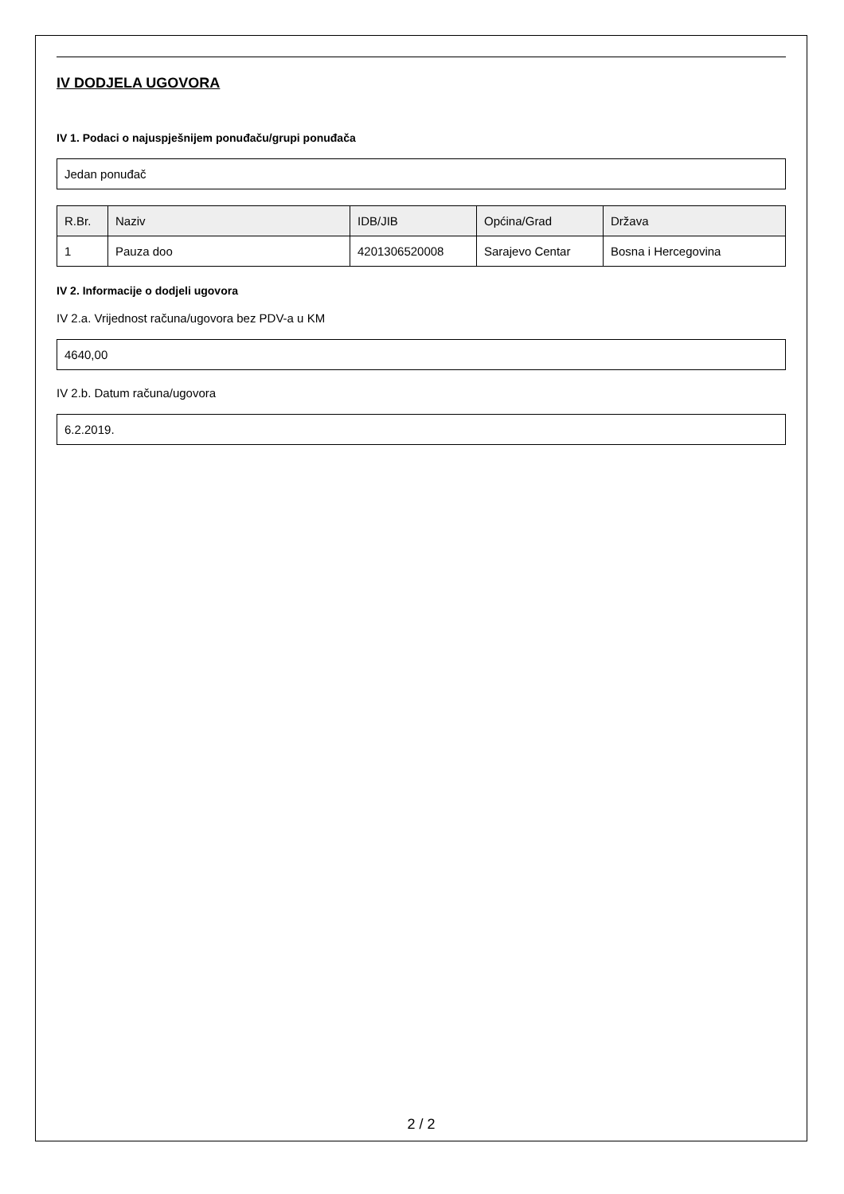IV DODJELA UGOVORA
IV 1. Podaci o najuspješnijem ponuđaču/grupi ponuđača
Jedan ponuđač
| R.Br. | Naziv | IDB/JIB | Općina/Grad | Država |
| --- | --- | --- | --- | --- |
| 1 | Pauza doo | 4201306520008 | Sarajevo Centar | Bosna i Hercegovina |
IV 2. Informacije o dodjeli ugovora
IV 2.a. Vrijednost računa/ugovora bez PDV-a u KM
4640,00
IV 2.b. Datum računa/ugovora
6.2.2019.
2 / 2